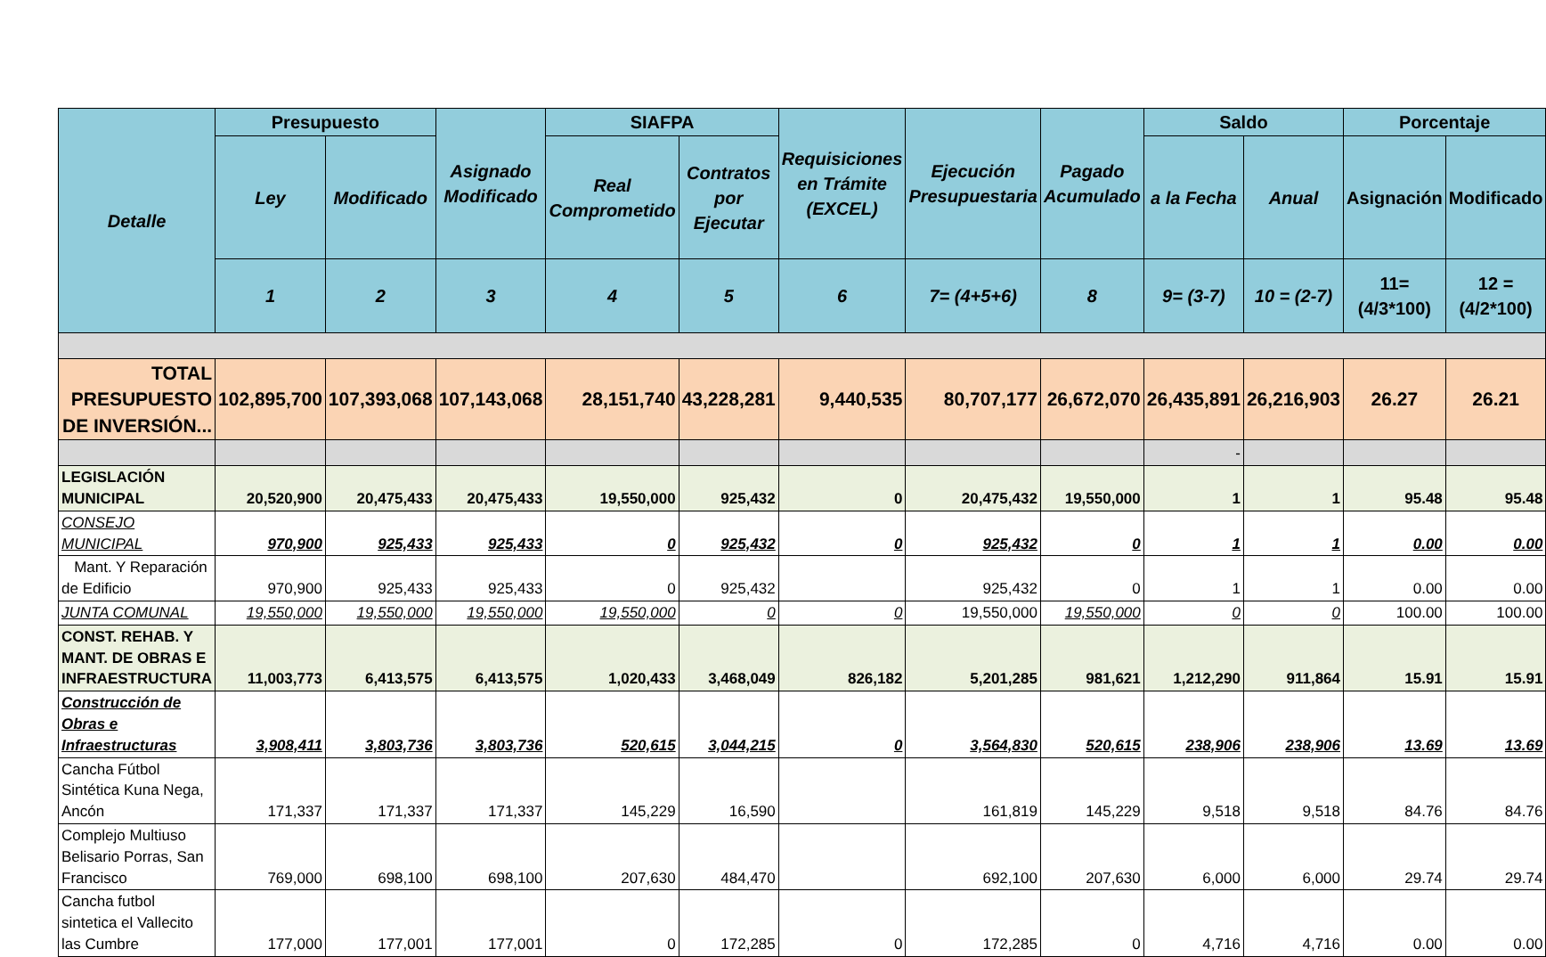| Detalle | Presupuesto | | Asignado Modificado | SIAFPA | | Requisiciones en Trámite (EXCEL) | Ejecución Presupuestaria | Pagado Acumulado | Saldo | | Porcentaje | |
| --- | --- | --- | --- | --- | --- | --- | --- | --- | --- | --- | --- | --- |
| | Ley | Modificado | | Real Comprometido | Contratos por Ejecutar | | | | a la Fecha | Anual | Asignación | Modificado |
| | 1 | 2 | 3 | 4 | 5 | 6 | 7= (4+5+6) | 8 | 9= (3-7) | 10 = (2-7) | 11= (4/3*100) | 12 =(4/2*100) |
| TOTAL PRESUPUESTO DE INVERSIÓN... | 102,895,700 | 107,393,068 | 107,143,068 | 28,151,740 | 43,228,281 | 9,440,535 | 80,707,177 | 26,672,070 | 26,435,891 | 26,216,903 | 26.27 | 26.21 |
| | | | | | | | | | - | | | |
| LEGISLACIÓN MUNICIPAL | 20,520,900 | 20,475,433 | 20,475,433 | 19,550,000 | 925,432 | 0 | 20,475,432 | 19,550,000 | 1 | 1 | 95.48 | 95.48 |
| CONSEJO MUNICIPAL | 970,900 | 925,433 | 925,433 | 0 | 925,432 | 0 | 925,432 | 0 | 1 | 1 | 0.00 | 0.00 |
| Mant. Y Reparación de Edificio | 970,900 | 925,433 | 925,433 | 0 | 925,432 | | 925,432 | 0 | 1 | 1 | 0.00 | 0.00 |
| JUNTA COMUNAL | 19,550,000 | 19,550,000 | 19,550,000 | 19,550,000 | 0 | 0 | 19,550,000 | 19,550,000 | 0 | 0 | 100.00 | 100.00 |
| CONST. REHAB. Y MANT. DE OBRAS E INFRAESTRUCTURA | 11,003,773 | 6,413,575 | 6,413,575 | 1,020,433 | 3,468,049 | 826,182 | 5,201,285 | 981,621 | 1,212,290 | 911,864 | 15.91 | 15.91 |
| Construcción de Obras e Infraestructuras | 3,908,411 | 3,803,736 | 3,803,736 | 520,615 | 3,044,215 | 0 | 3,564,830 | 520,615 | 238,906 | 238,906 | 13.69 | 13.69 |
| Cancha Fútbol Sintética Kuna Nega, Ancón | 171,337 | 171,337 | 171,337 | 145,229 | 16,590 | | 161,819 | 145,229 | 9,518 | 9,518 | 84.76 | 84.76 |
| Complejo Multiuso Belisario Porras, San Francisco | 769,000 | 698,100 | 698,100 | 207,630 | 484,470 | | 692,100 | 207,630 | 6,000 | 6,000 | 29.74 | 29.74 |
| Cancha futbol sintetica el Vallecito las Cumbre | 177,000 | 177,001 | 177,001 | 0 | 172,285 | 0 | 172,285 | 0 | 4,716 | 4,716 | 0.00 | 0.00 |